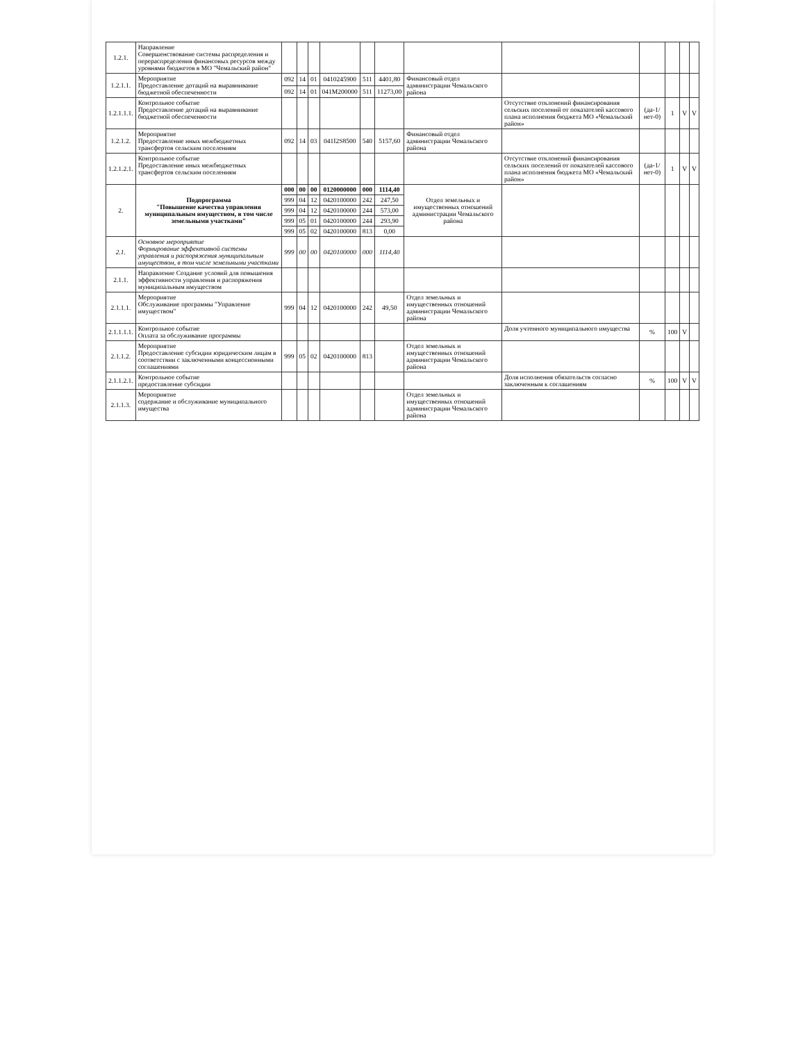| 1.2.1. | Направление Совершенствование системы распределения и перераспределения финансовых ресурсов между уровнями бюджетов в МО "Чемальский район" | | | | | | | | | | | | |
| 1.2.1.1. | Мероприятие Предоставление дотаций на выравнивание бюджетной обеспеченности | 092 | 14 | 01 | 0410245900 | 511 | 4401,80 | Финансовый отдел администрации Чемальского района | | | | | |
| | | 092 | 14 | 01 | 041M200000 | 511 | 11273,00 | | | | | | |
| 1.2.1.1.1. | Контрольное событие Предоставление дотаций на выравнивание бюджетной обеспеченности | | | | | | | | Отсутствие отклонений финансирования сельских поселений от показателей кассового плана исполнения бюджета МО «Чемальский район» | (да-1/нет-0) | 1 | V | V |
| 1.2.1.2. | Мероприятие Предоставление иных межбюджетных трансфертов сельским поселениям | 092 | 14 | 03 | 041I2S8500 | 540 | 5157,60 | Финансовый отдел администрации Чемальского района | | | | | |
| 1.2.1.2.1. | Контрольное событие Предоставление иных межбюджетных трансфертов сельским поселениям | | | | | | | | Отсутствие отклонений финансирования сельских поселений от показателей кассового плана исполнения бюджета МО «Чемальский район» | (да-1/нет-0) | 1 | V | V |
| 2. | Подпрограмма "Повышение качества управления муниципальным имуществом, в том числе земельными участками" | 000 | 00 | 00 | 0120000000 | 000 | 1114,40 | Отдел земельных и имущественных отношений администрации Чемальского района | | | | | |
| | | 999 | 04 | 12 | 0420100000 | 242 | 247,50 | | | | | | |
| | | 999 | 04 | 12 | 0420100000 | 244 | 573,00 | | | | | | |
| | | 999 | 05 | 01 | 0420100000 | 244 | 293,90 | | | | | | |
| | | 999 | 05 | 02 | 0420100000 | 813 | 0,00 | | | | | | |
| 2.1. | Основное мероприятие Формирование эффективной системы управления и распоряжения муниципальным имуществом, в том числе земельными участками | 999 | 00 | 00 | 0420100000 | 000 | 1114,40 | | | | | | |
| 2.1.1. | Направление Создание условий для повышения эффективности управления и распоряжения муниципальным имуществом | | | | | | | | | | | | |
| 2.1.1.1. | Мероприятие Обслуживание программы "Управление имуществом" | 999 | 04 | 12 | 0420100000 | 242 | 49,50 | Отдел земельных и имущественных отношений администрации Чемальского района | | | | | |
| 2.1.1.1.1. | Контрольное событие Оплата за обслуживание программы | | | | | | | | Доля учтенного муниципального имущества | % | 100 | V | |
| 2.1.1.2. | Мероприятие Предоставление субсидии юридическим лицам в соответствии с заключенными концессионными соглашениями | 999 | 05 | 02 | 0420100000 | 813 | | Отдел земельных и имущественных отношений администрации Чемальского района | | | | | |
| 2.1.1.2.1. | Контрольное событие предоставление субсидии | | | | | | | | Доля исполнения обязательств согласно заключенным к соглашениям | % | 100 | V | V |
| 2.1.1.3. | Мероприятие содержание и обслуживание муниципального имущества | | | | | | | Отдел земельных и имущественных отношений администрации Чемальского района | | | | | |